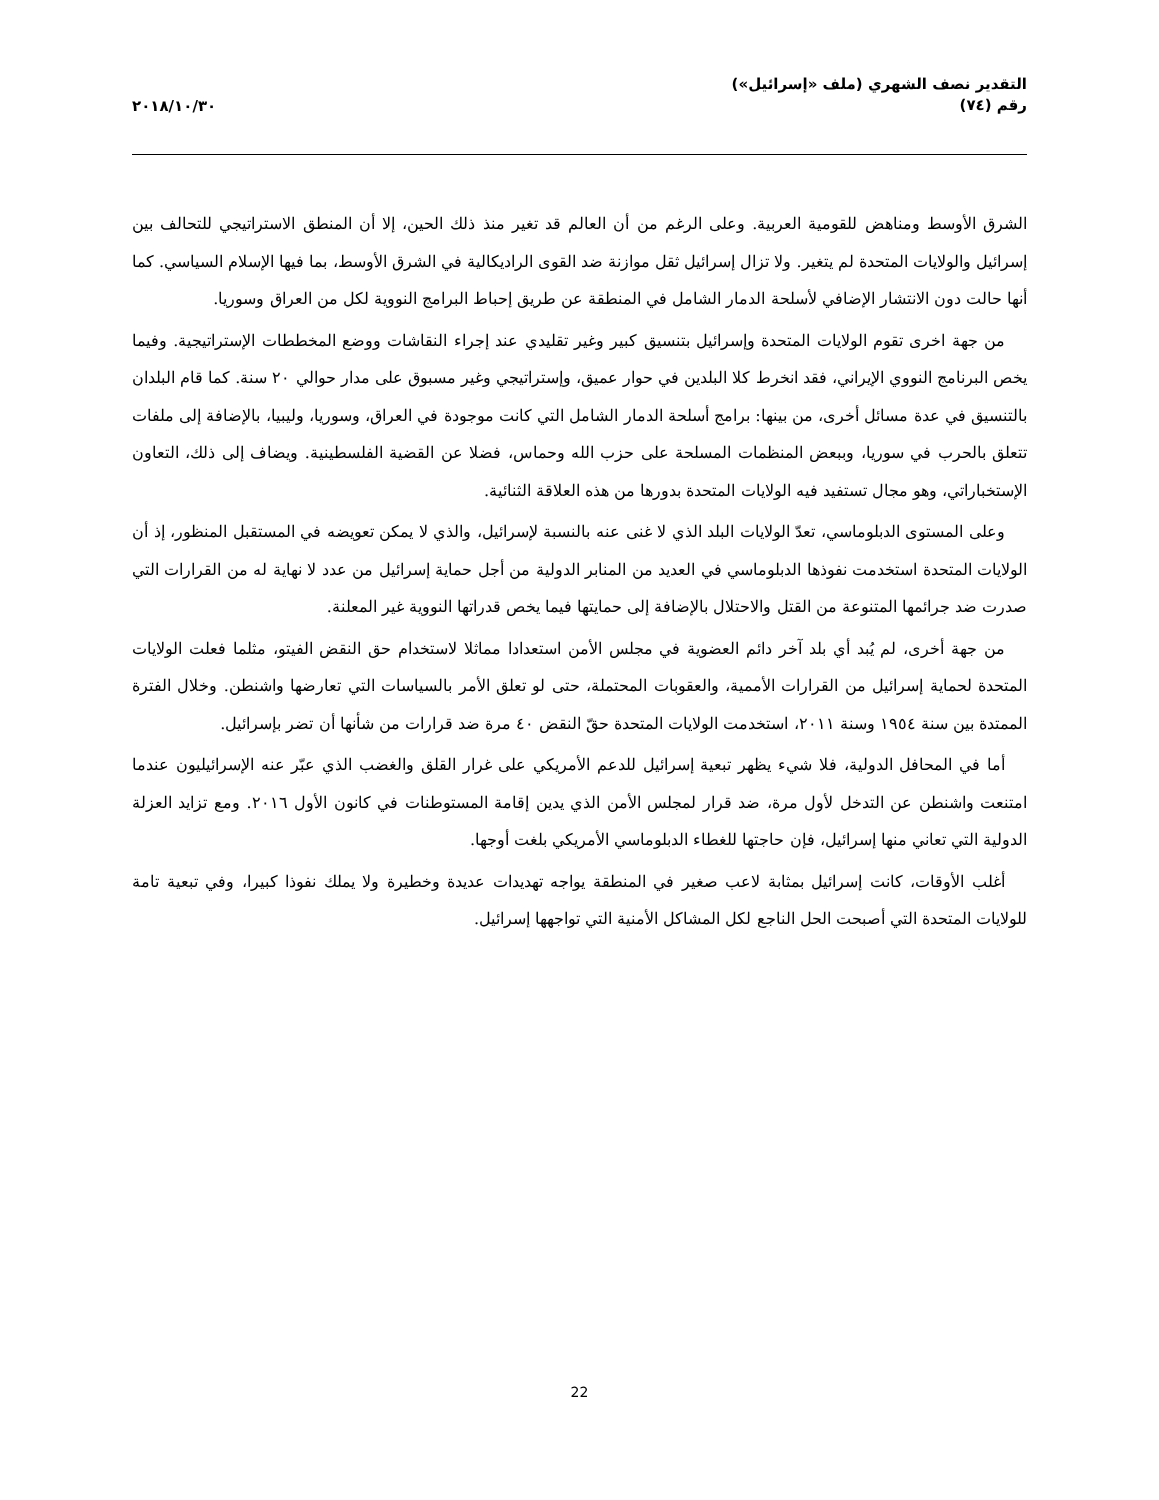التقدير نصف الشهري (ملف «إسرائيل»)
رقم (٧٤)
٢٠١٨/١٠/٣٠
الشرق الأوسط ومناهض للقومية العربية. وعلى الرغم من أن العالم قد تغير منذ ذلك الحين، إلا أن المنطق الاستراتيجي للتحالف بين إسرائيل والولايات المتحدة لم يتغير. ولا تزال إسرائيل ثقل موازنة ضد القوى الراديكالية في الشرق الأوسط، بما فيها الإسلام السياسي. كما أنها حالت دون الانتشار الإضافي لأسلحة الدمار الشامل في المنطقة عن طريق إحباط البرامج النووية لكل من العراق وسوريا.
من جهة اخرى تقوم الولايات المتحدة وإسرائيل بتنسيق كبير وغير تقليدي عند إجراء النقاشات ووضع المخططات الإستراتيجية. وفيما يخص البرنامج النووي الإيراني، فقد انخرط كلا البلدين في حوار عميق، وإستراتيجي وغير مسبوق على مدار حوالي ٢٠ سنة. كما قام البلدان بالتنسيق في عدة مسائل أخرى، من بينها: برامج أسلحة الدمار الشامل التي كانت موجودة في العراق، وسوريا، وليبيا، بالإضافة إلى ملفات تتعلق بالحرب في سوريا، وببعض المنظمات المسلحة على حزب الله وحماس، فضلا عن القضية الفلسطينية. ويضاف إلى ذلك، التعاون الإستخباراتي، وهو مجال تستفيد فيه الولايات المتحدة بدورها من هذه العلاقة الثنائية.
وعلى المستوى الدبلوماسي، تعدّ الولايات البلد الذي لا غنى عنه بالنسبة لإسرائيل، والذي لا يمكن تعويضه في المستقبل المنظور، إذ أن الولايات المتحدة استخدمت نفوذها الدبلوماسي في العديد من المنابر الدولية من أجل حماية إسرائيل من عدد لا نهاية له من القرارات التي صدرت ضد جرائمها المتنوعة من القتل والاحتلال بالإضافة إلى حمايتها فيما يخص قدراتها النووية غير المعلنة.
من جهة أخرى، لم يُبد أي بلد آخر دائم العضوية في مجلس الأمن استعدادا مماثلا لاستخدام حق النقض الفيتو، مثلما فعلت الولايات المتحدة لحماية إسرائيل من القرارات الأممية، والعقوبات المحتملة، حتى لو تعلق الأمر بالسياسات التي تعارضها واشنطن. وخلال الفترة الممتدة بين سنة ١٩٥٤ وسنة ٢٠١١، استخدمت الولايات المتحدة حقّ النقض ٤٠ مرة ضد قرارات من شأنها أن تضر بإسرائيل.
أما في المحافل الدولية، فلا شيء يظهر تبعية إسرائيل للدعم الأمريكي على غرار القلق والغضب الذي عبّر عنه الإسرائيليون عندما امتنعت واشنطن عن التدخل لأول مرة، ضد قرار لمجلس الأمن الذي يدين إقامة المستوطنات في كانون الأول ٢٠١٦. ومع تزايد العزلة الدولية التي تعاني منها إسرائيل، فإن حاجتها للغطاء الدبلوماسي الأمريكي بلغت أوجها.
أغلب الأوقات، كانت إسرائيل بمثابة لاعب صغير في المنطقة يواجه تهديدات عديدة وخطيرة ولا يملك نفوذا كبيرا، وفي تبعية تامة للولايات المتحدة التي أصبحت الحل الناجع لكل المشاكل الأمنية التي تواجهها إسرائيل.
22